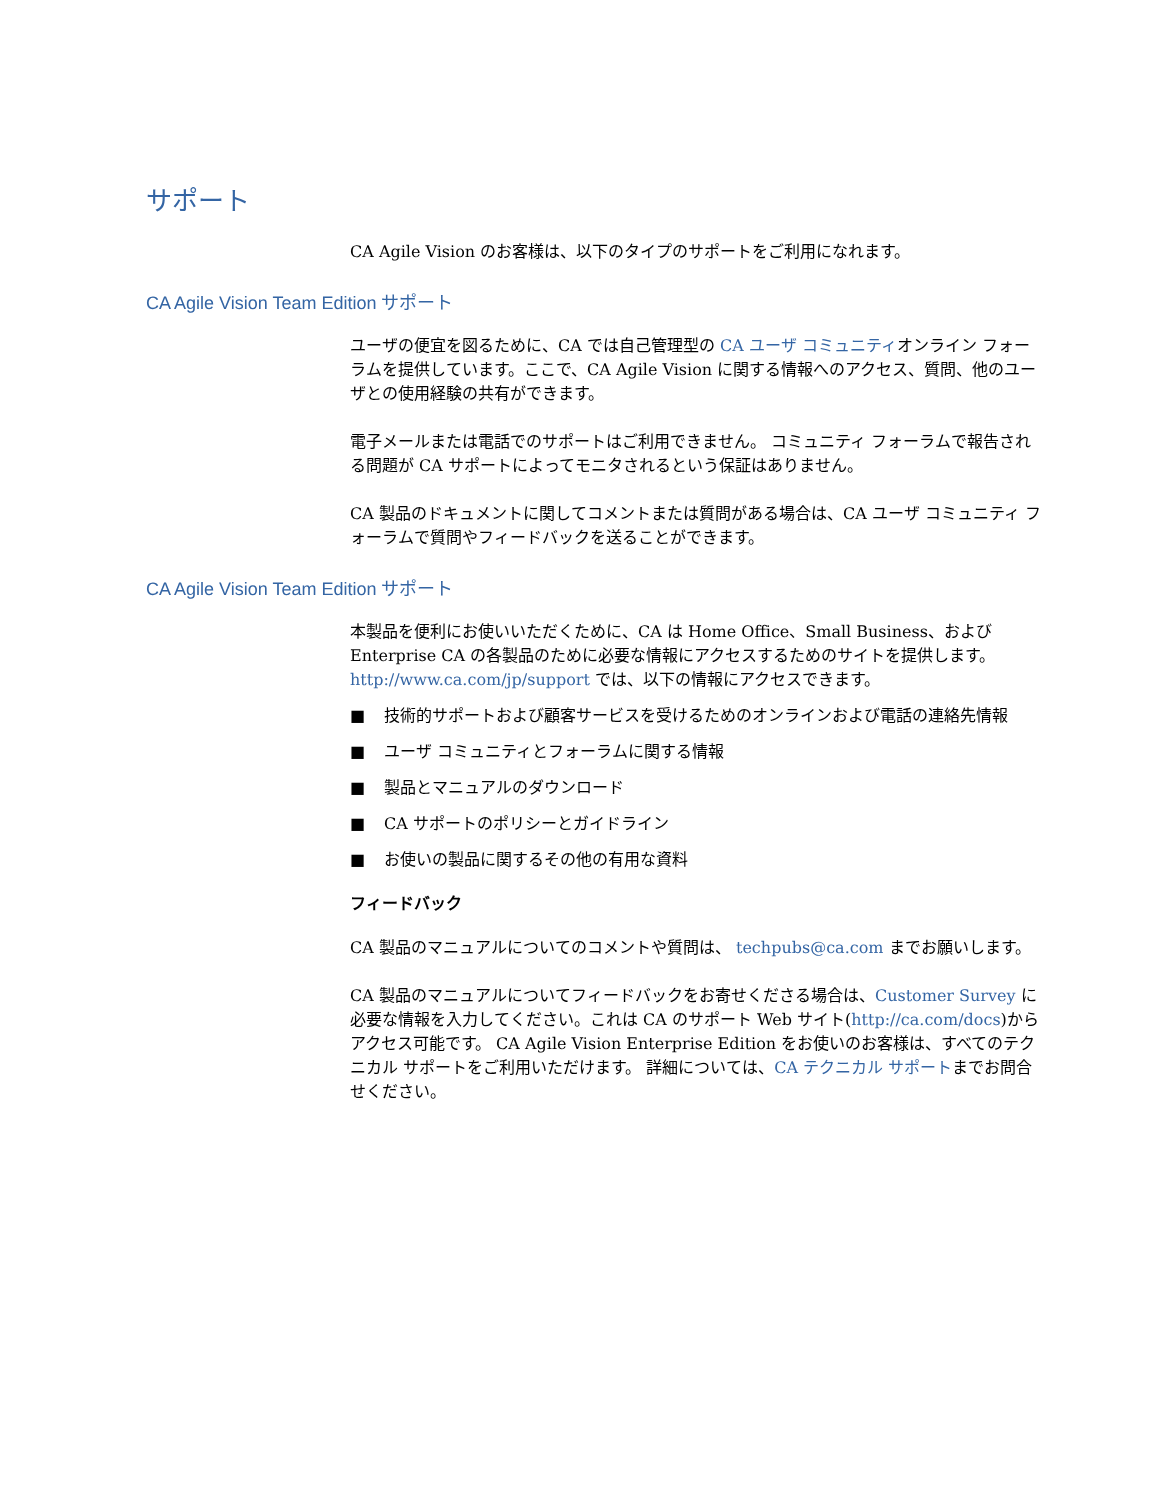サポート
CA Agile Vision のお客様は、以下のタイプのサポートをご利用になれます。
CA Agile Vision Team Edition サポート
ユーザの便宜を図るために、CA では自己管理型の CA ユーザ コミュニティオンライン フォーラムを提供しています。ここで、CA Agile Vision に関する情報へのアクセス、質問、他のユーザとの使用経験の共有ができます。
電子メールまたは電話でのサポートはご利用できません。 コミュニティ フォーラムで報告される問題が CA サポートによってモニタされるという保証はありません。
CA 製品のドキュメントに関してコメントまたは質問がある場合は、CA ユーザ コミュニティ フォーラムで質問やフィードバックを送ることができます。
CA Agile Vision Team Edition サポート
本製品を便利にお使いいただくために、CA は Home Office、Small Business、および Enterprise CA の各製品のために必要な情報にアクセスするためのサイトを提供します。http://www.ca.com/jp/support では、以下の情報にアクセスできます。
■ 技術的サポートおよび顧客サービスを受けるためのオンラインおよび電話の連絡先情報
■ ユーザ コミュニティとフォーラムに関する情報
■ 製品とマニュアルのダウンロード
■ CA サポートのポリシーとガイドライン
■ お使いの製品に関するその他の有用な資料
フィードバック
CA 製品のマニュアルについてのコメントや質問は、 techpubs@ca.com までお願いします。
CA 製品のマニュアルについてフィードバックをお寄せくださる場合は、Customer Survey に必要な情報を入力してください。これは CA のサポート Web サイト(http://ca.com/docs)からアクセス可能です。 CA Agile Vision Enterprise Edition をお使いのお客様は、すべてのテクニカル サポートをご利用いただけます。 詳細については、CA テクニカル サポートまでお問合せください。